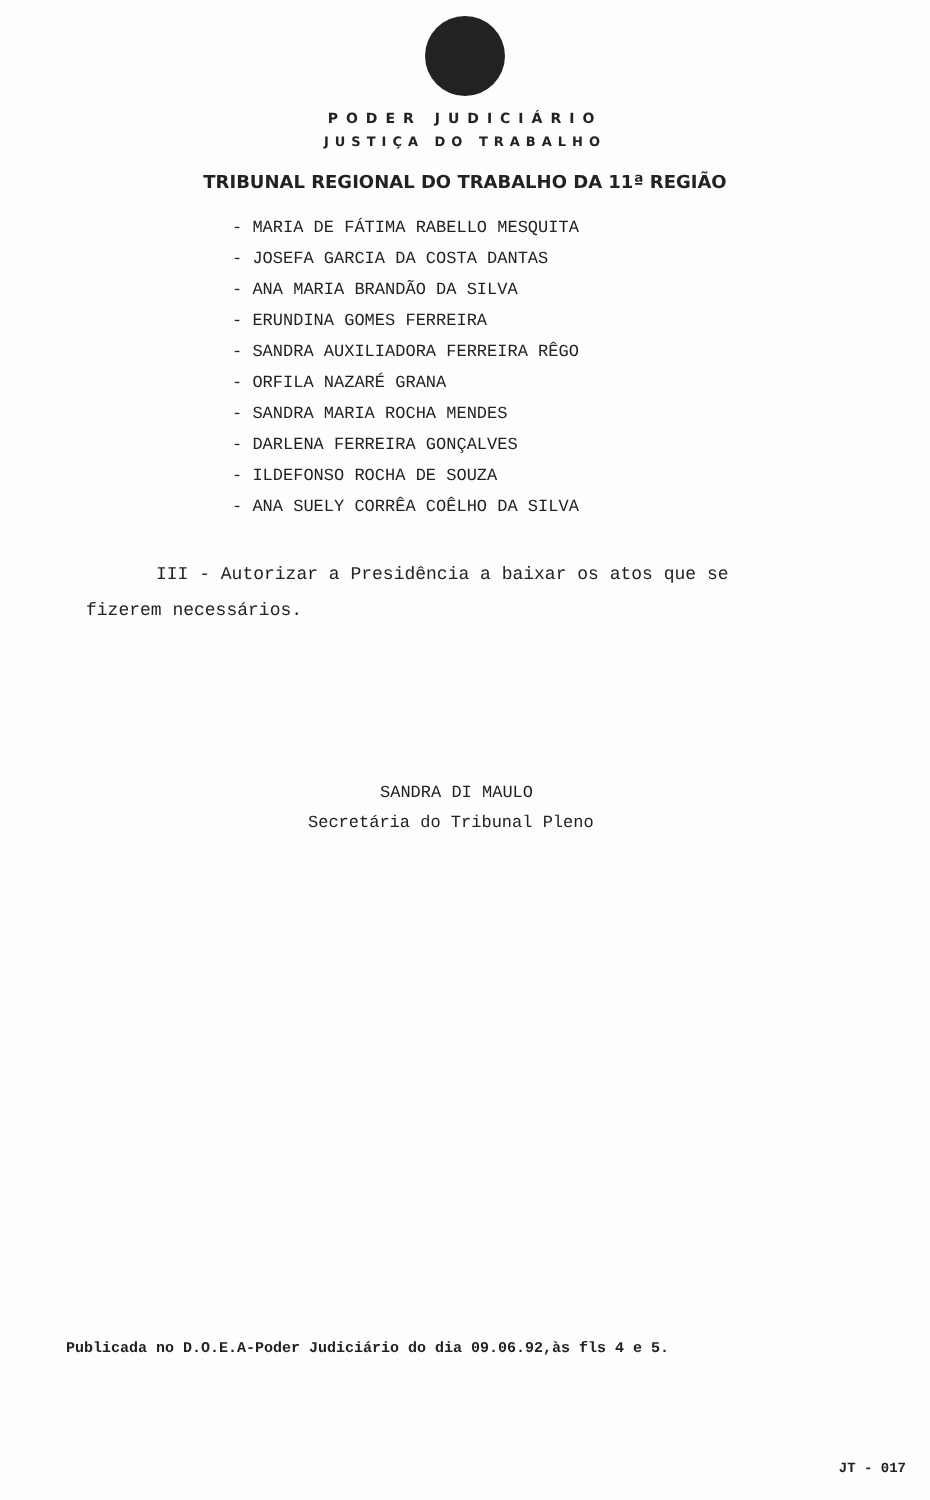PODER JUDICIÁRIO
JUSTIÇA DO TRABALHO
TRIBUNAL REGIONAL DO TRABALHO DA 11ª REGIÃO
- MARIA DE FÁTIMA RABELLO MESQUITA
- JOSEFA GARCIA DA COSTA DANTAS
- ANA MARIA BRANDÃO DA SILVA
- ERUNDINA GOMES FERREIRA
- SANDRA AUXILIADORA FERREIRA RÊGO
- ORFILA NAZARÉ GRANA
- SANDRA MARIA ROCHA MENDES
- DARLENA FERREIRA GONÇALVES
- ILDEFONSO ROCHA DE SOUZA
- ANA SUELY CORRÊA COÊLHO DA SILVA
III - Autorizar a Presidência a baixar os atos que se
fizerem necessários.
SANDRA DI MAULO
Secretária do Tribunal Pleno
Publicada no D.O.E.A-Poder Judiciário do dia 09.06.92,às fls 4 e 5.
JT - 017